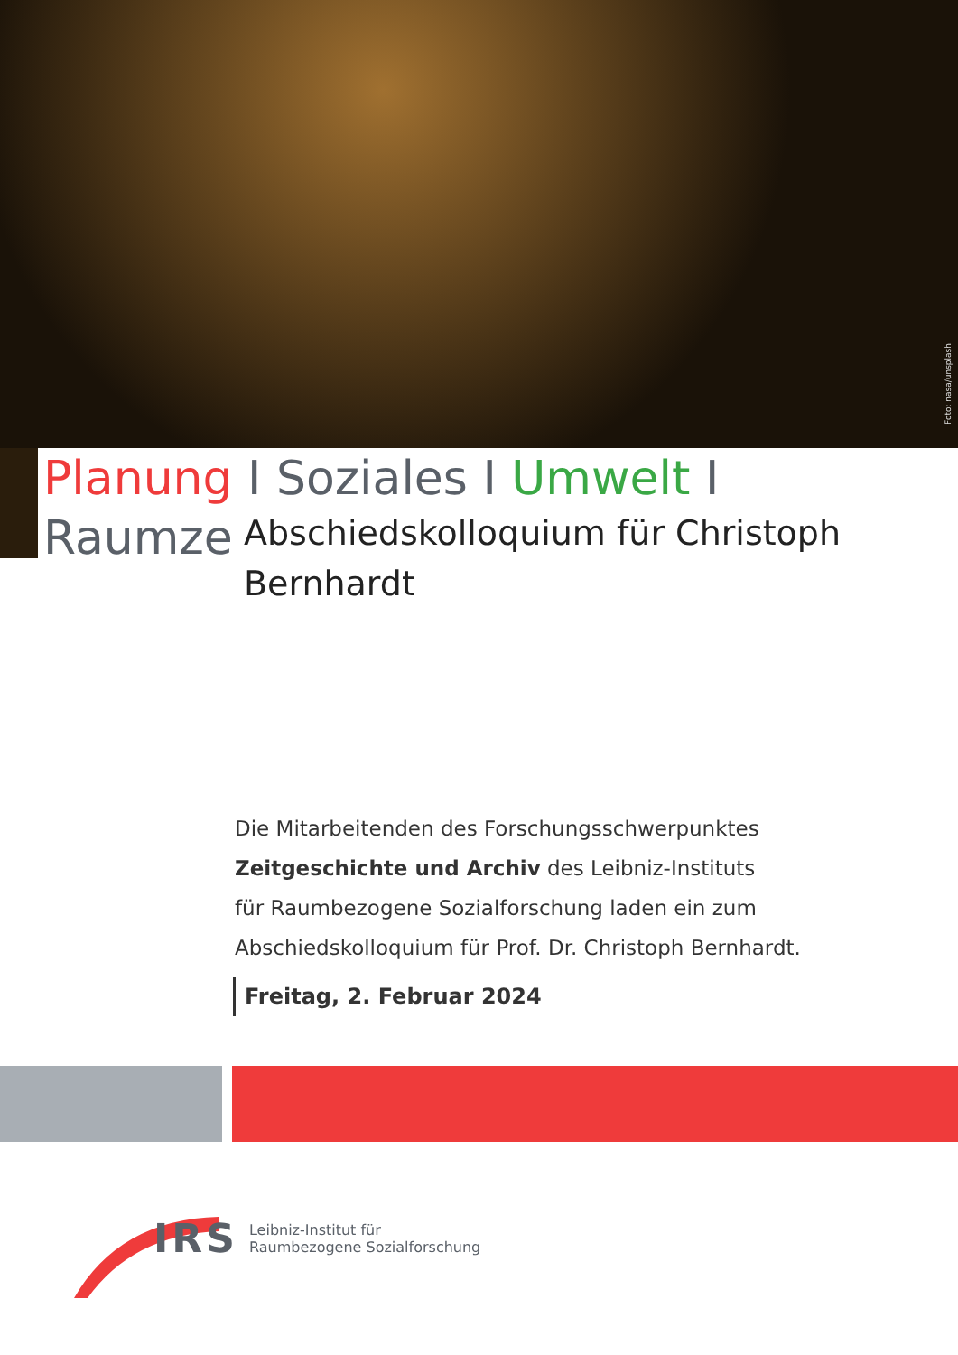Foto: nasa/unsplash
Planung I Soziales I Umwelt I Raumzeit
Abschiedskolloquium für Christoph Bernhardt
Die Mitarbeitenden des Forschungsschwerpunktes
Zeitgeschichte und Archiv des Leibniz-Instituts
für Raumbezogene Sozialforschung laden ein zum
Abschiedskolloquium für Prof. Dr. Christoph Bernhardt.
Freitag, 2. Februar 2024
IRS
Leibniz-Institut für
Raumbezogene Sozialforschung